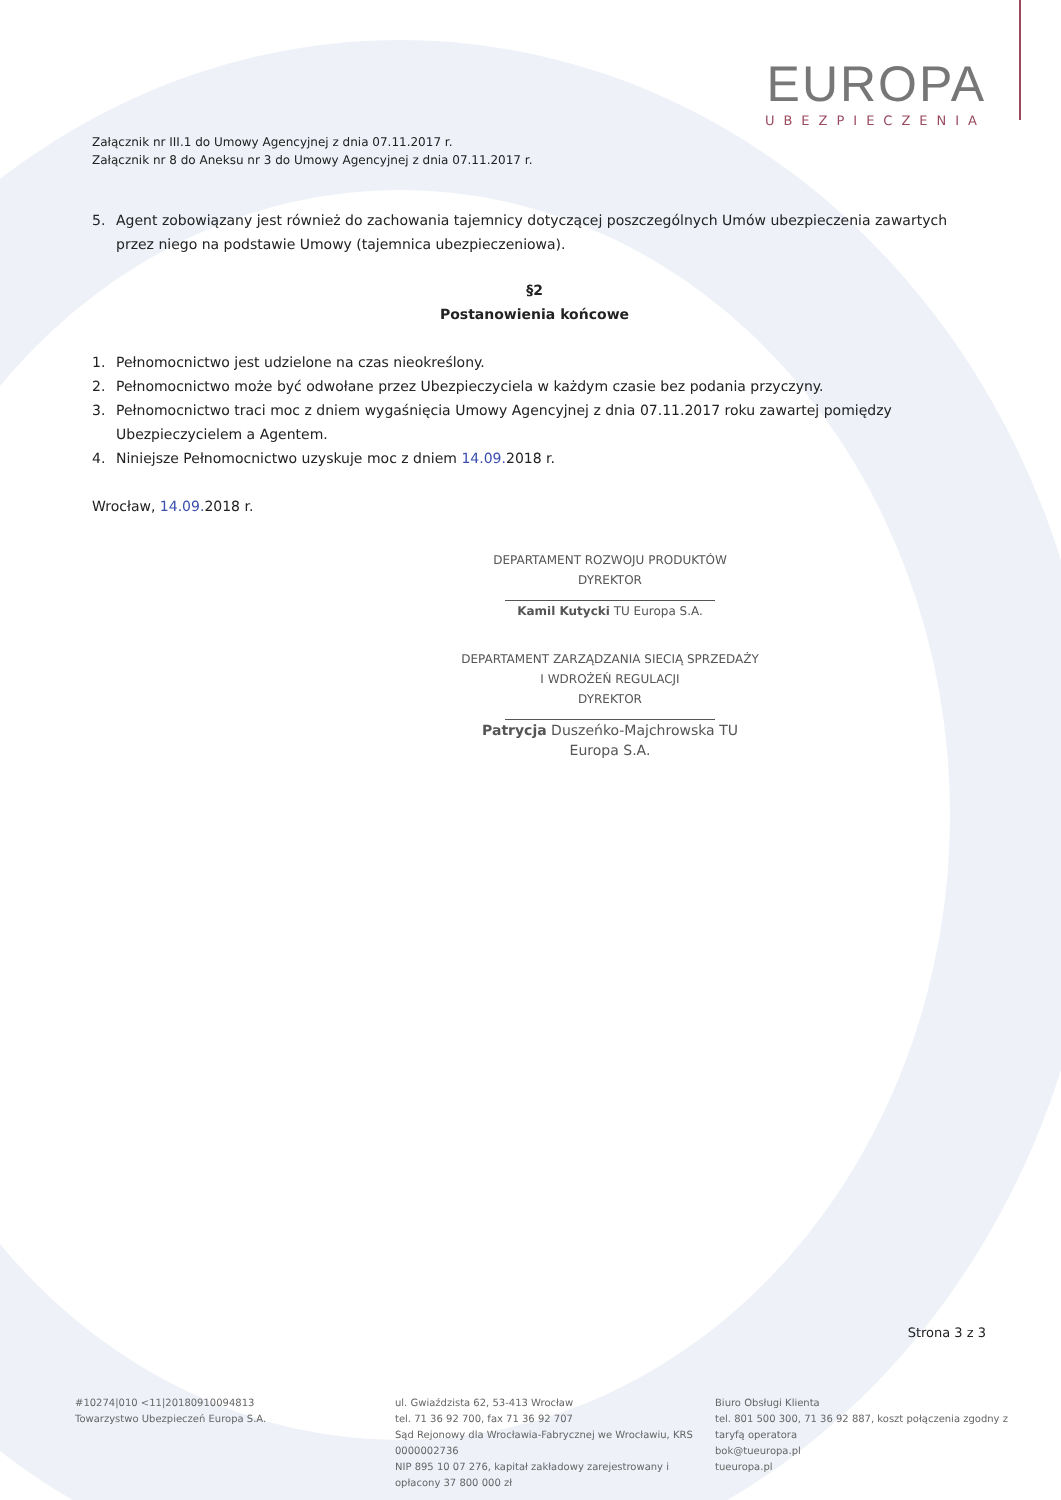EUROPA
UBEZPIECZENIA
Załącznik nr III.1 do Umowy Agencyjnej z dnia 07.11.2017 r.
Załącznik nr 8 do Aneksu nr 3 do Umowy Agencyjnej z dnia 07.11.2017 r.
5. Agent zobowiązany jest również do zachowania tajemnicy dotyczącej poszczególnych Umów ubezpieczenia zawartych przez niego na podstawie Umowy (tajemnica ubezpieczeniowa).
§2
Postanowienia końcowe
1. Pełnomocnictwo jest udzielone na czas nieokreślony.
2. Pełnomocnictwo może być odwołane przez Ubezpieczyciela w każdym czasie bez podania przyczyny.
3. Pełnomocnictwo traci moc z dniem wygaśnięcia Umowy Agencyjnej z dnia 07.11.2017 roku zawartej pomiędzy Ubezpieczycielem a Agentem.
4. Niniejsze Pełnomocnictwo uzyskuje moc z dniem 14.09. 2018 r.
Wrocław, 14.09. 2018 r.
DEPARTAMENT ROZWOJU PRODUKTÓW
DYREKTOR
Kamil Kutycki TU Europa S.A.
DEPARTAMENT ZARZĄDZANIA SIECIĄ SPRZEDAŻY I WDROŻEŃ REGULACJI
DYREKTOR
Patrycja Duszeńko-Majchrowska TU Europa S.A.
Strona 3 z 3
#10274|010 <11|20180910094813
Towarzystwo Ubezpieczeń Europa S.A.
ul. Gwiaździsta 62, 53-413 Wrocław
tel. 71 36 92 700, fax 71 36 92 707
Sąd Rejonowy dla Wrocławia-Fabrycznej we Wrocławiu, KRS 0000002736
NIP 895 10 07 276, kapitał zakładowy zarejestrowany i opłacony 37 800 000 zł
Biuro Obsługi Klienta
tel. 801 500 300, 71 36 92 887, koszt połączenia zgodny z taryfą operatora
bok@tueuropa.pl
tueuropa.pl